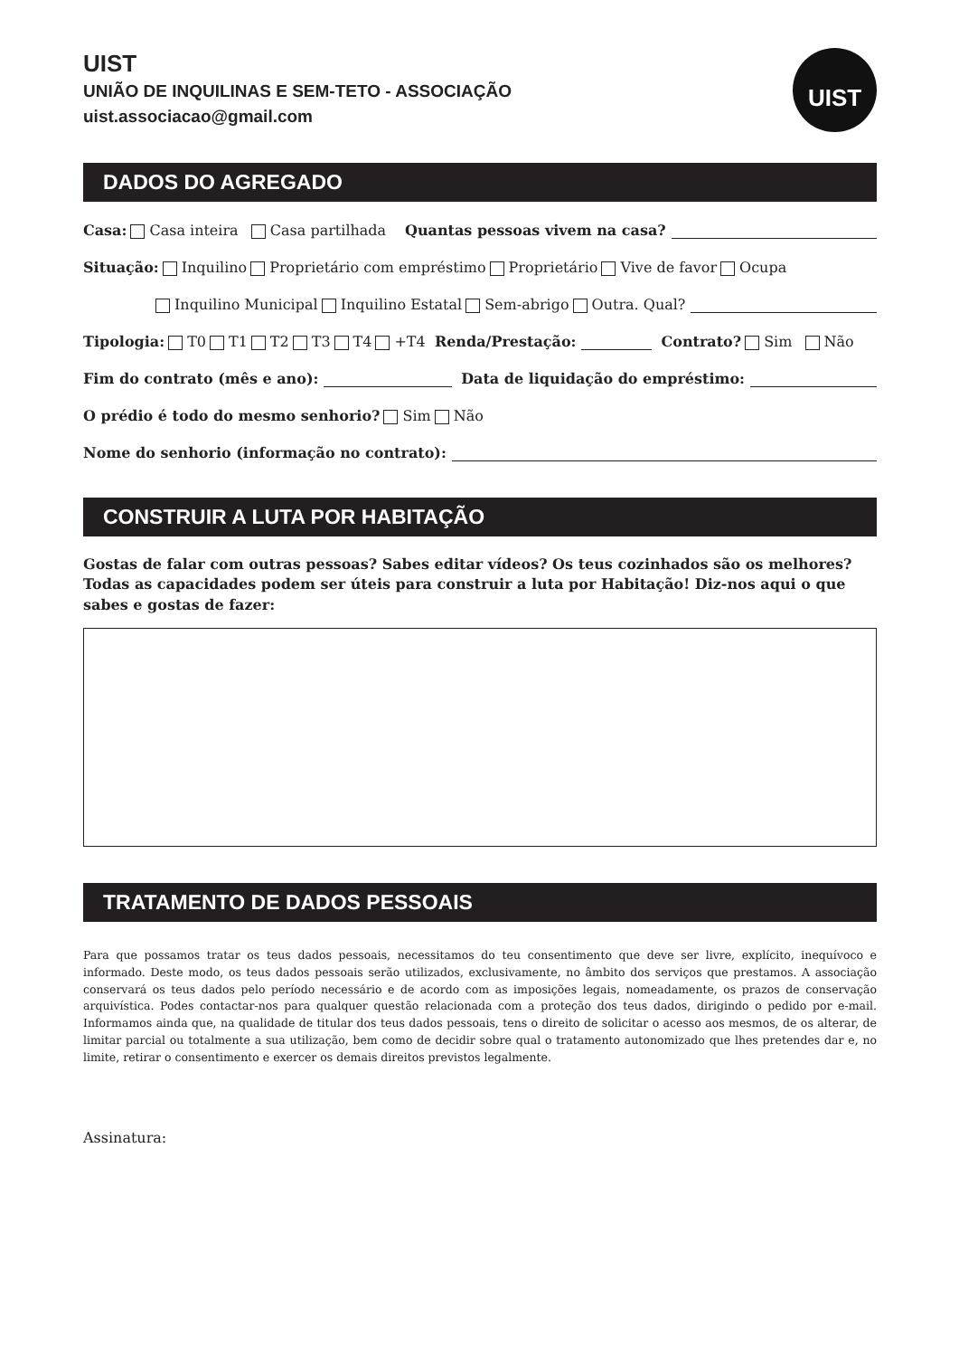UIST
UNIÃO DE INQUILINAS E SEM-TETO - ASSOCIAÇÃO
uist.associacao@gmail.com
UIST
DADOS DO AGREGADO
Casa: Casa inteira Casa partilhada Quantas pessoas vivem na casa?
Situação: Inquilino Proprietário com empréstimo Proprietário Vive de favor Ocupa
Inquilino Municipal Inquilino Estatal Sem-abrigo Outra. Qual?
Tipologia: T0 T1 T2 T3 T4 +T4 Renda/Prestação: Contrato? Sim Não
Fim do contrato (mês e ano): Data de liquidação do empréstimo:
O prédio é todo do mesmo senhorio? Sim Não
Nome do senhorio (informação no contrato):
CONSTRUIR A LUTA POR HABITAÇÃO
Gostas de falar com outras pessoas? Sabes editar vídeos? Os teus cozinhados são os melhores? Todas as capacidades podem ser úteis para construir a luta por Habitação! Diz-nos aqui o que sabes e gostas de fazer:
TRATAMENTO DE DADOS PESSOAIS
Para que possamos tratar os teus dados pessoais, necessitamos do teu consentimento que deve ser livre, explícito, inequívoco e informado. Deste modo, os teus dados pessoais serão utilizados, exclusivamente, no âmbito dos serviços que prestamos. A associação conservará os teus dados pelo período necessário e de acordo com as imposições legais, nomeadamente, os prazos de conservação arquivística. Podes contactar-nos para qualquer questão relacionada com a proteção dos teus dados, dirigindo o pedido por e-mail. Informamos ainda que, na qualidade de titular dos teus dados pessoais, tens o direito de solicitar o acesso aos mesmos, de os alterar, de limitar parcial ou totalmente a sua utilização, bem como de decidir sobre qual o tratamento autonomizado que lhes pretendes dar e, no limite, retirar o consentimento e exercer os demais direitos previstos legalmente.
Assinatura: